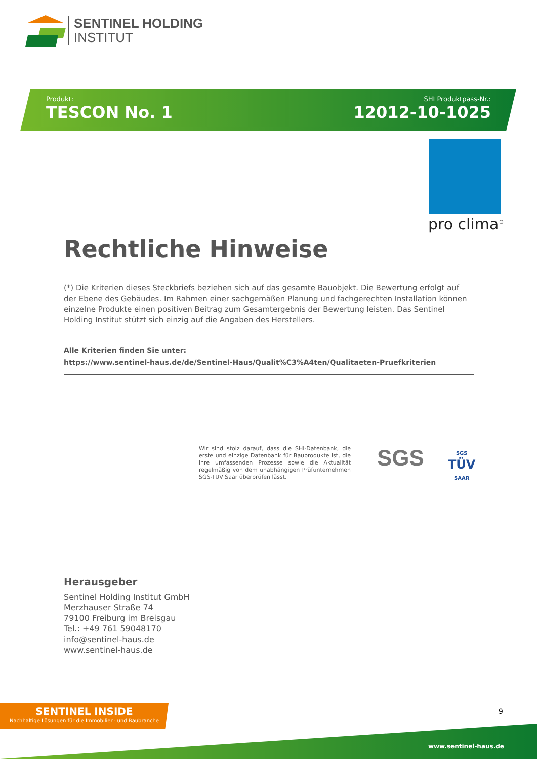SENTINEL HOLDING
INSTITUT
Produkt:
TESCON No. 1
SHI Produktpass-Nr.:
12012-10-1025
pro clima<sup>®</sup>
Rechtliche Hinweise
(*) Die Kriterien dieses Steckbriefs beziehen sich auf das gesamte Bauobjekt. Die Bewertung erfolgt auf der Ebene des Gebäudes. Im Rahmen einer sachgemäßen Planung und fachgerechten Installation können einzelne Produkte einen positiven Beitrag zum Gesamtergebnis der Bewertung leisten. Das Sentinel Holding Institut stützt sich einzig auf die Angaben des Herstellers.
Alle Kriterien finden Sie unter:
https://www.sentinel-haus.de/de/Sentinel-Haus/Qualit%C3%A4ten/Qualitaeten-Pruefkriterien
Wir sind stolz darauf, dass die SHI-Datenbank, die erste und einzige Datenbank für Bauprodukte ist, die ihre umfassenden Prozesse sowie die Aktualität regelmäßig von dem unabhängigen Prüfunternehmen SGS-TÜV Saar überprüfen lässt.
SGS
SGS
TÜV
SAAR
Herausgeber
Sentinel Holding Institut GmbH
Merzhauser Straße 74
79100 Freiburg im Breisgau
Tel.: +49 761 59048170
info@sentinel-haus.de
www.sentinel-haus.de
SENTINEL INSIDE
Nachhaltige Lösungen für die Immobilien- und Baubranche
9
www.sentinel-haus.de